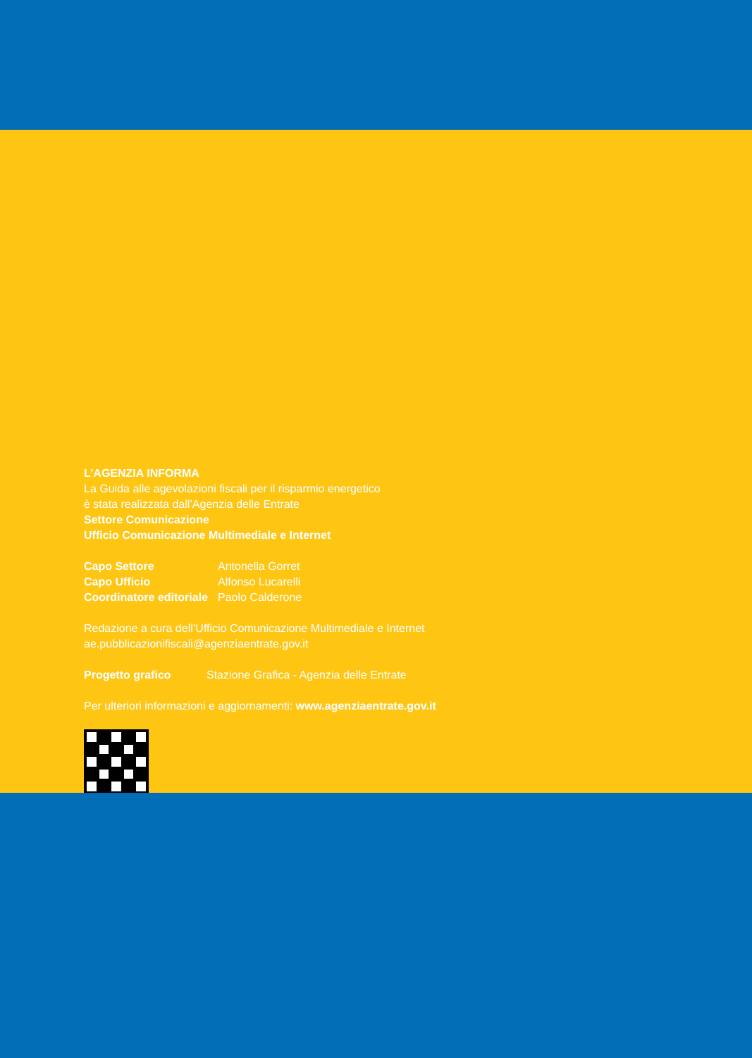L’AGENZIA INFORMA
La Guida alle agevolazioni fiscali per il risparmio energetico
è stata realizzata dall’Agenzia delle Entrate
Settore Comunicazione
Ufficio Comunicazione Multimediale e Internet
| Capo Settore | Antonella Gorret |
| Capo Ufficio | Alfonso Lucarelli |
| Coordinatore editoriale | Paolo Calderone |
Redazione a cura dell’Ufficio Comunicazione Multimediale e Internet
ae.pubblicazionifiscali@agenziaentrate.gov.it
| Progetto grafico | Stazione Grafica - Agenzia delle Entrate |
Per ulteriori informazioni e aggiornamenti: www.agenziaentrate.gov.it